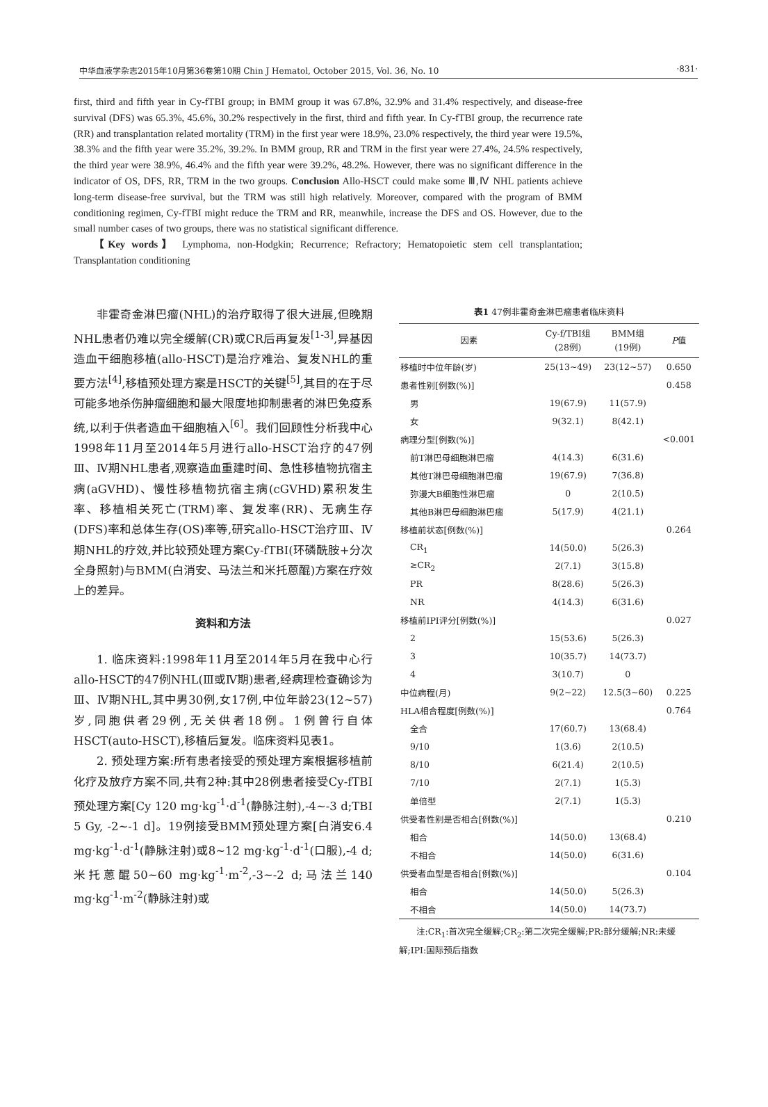中华血液学杂志2015年10月第36卷第10期 Chin J Hematol, October 2015, Vol. 36, No. 10 ·831·
first, third and fifth year in Cy-fTBI group; in BMM group it was 67.8%, 32.9% and 31.4% respectively, and disease-free survival (DFS) was 65.3%, 45.6%, 30.2% respectively in the first, third and fifth year. In Cy-fTBI group, the recurrence rate (RR) and transplantation related mortality (TRM) in the first year were 18.9%, 23.0% respectively, the third year were 19.5%, 38.3% and the fifth year were 35.2%, 39.2%. In BMM group, RR and TRM in the first year were 27.4%, 24.5% respectively, the third year were 38.9%, 46.4% and the fifth year were 39.2%, 48.2%. However, there was no significant difference in the indicator of OS, DFS, RR, TRM in the two groups. Conclusion Allo-HSCT could make some Ⅲ,Ⅳ NHL patients achieve long-term disease-free survival, but the TRM was still high relatively. Moreover, compared with the program of BMM conditioning regimen, Cy-fTBI might reduce the TRM and RR, meanwhile, increase the DFS and OS. However, due to the small number cases of two groups, there was no statistical significant difference.
【Key words】 Lymphoma, non-Hodgkin; Recurrence; Refractory; Hematopoietic stem cell transplantation; Transplantation conditioning
非霍奇金淋巴瘤(NHL)的治疗取得了很大进展,但晚期NHL患者仍难以完全缓解(CR)或CR后再复发<sup>[1-3]</sup>,异基因造血干细胞移植(allo-HSCT)是治疗难治、复发NHL的重要方法<sup>[4]</sup>,移植预处理方案是HSCT的关键<sup>[5]</sup>,其目的在于尽可能多地杀伤肿瘤细胞和最大限度地抑制患者的淋巴免疫系统,以利于供者造血干细胞植入<sup>[6]</sup>。我们回顾性分析我中心1998年11月至2014年5月进行allo-HSCT治疗的47例Ⅲ、Ⅳ期NHL患者,观察造血重建时间、急性移植物抗宿主病(aGVHD)、慢性移植物抗宿主病(cGVHD)累积发生率、移植相关死亡(TRM)率、复发率(RR)、无病生存(DFS)率和总体生存(OS)率等,研究allo-HSCT治疗Ⅲ、Ⅳ期NHL的疗效,并比较预处理方案Cy-fTBI(环磷酰胺+分次全身照射)与BMM(白消安、马法兰和米托蒽醌)方案在疗效上的差异。
资料和方法
1. 临床资料:1998年11月至2014年5月在我中心行allo-HSCT的47例NHL(Ⅲ或Ⅳ期)患者,经病理检查确诊为Ⅲ、Ⅳ期NHL,其中男30例,女17例,中位年龄23(12~57)岁,同胞供者29例,无关供者18例。1例曾行自体HSCT(auto-HSCT),移植后复发。临床资料见表1。
2. 预处理方案:所有患者接受的预处理方案根据移植前化疗及放疗方案不同,共有2种:其中28例患者接受Cy-fTBI预处理方案[Cy 120 mg·kg<sup>-1</sup>·d<sup>-1</sup>(静脉注射),-4~-3 d;TBI 5 Gy, -2~-1 d]。19例接受BMM预处理方案[白消安6.4 mg·kg<sup>-1</sup>·d<sup>-1</sup>(静脉注射)或8~12 mg·kg<sup>-1</sup>·d<sup>-1</sup>(口服),-4 d;米托蒽醌50~60 mg·kg<sup>-1</sup>·m<sup>-2</sup>,-3~-2 d;马法兰140 mg·kg<sup>-1</sup>·m<sup>-2</sup>(静脉注射)或
表1 47例非霍奇金淋巴瘤患者临床资料
| 因素 | Cy-f/TBI组 (28例) | BMM组 (19例) | P 值 |
| --- | --- | --- | --- |
| 移植时中位年龄(岁) | 25(13~49) | 23(12~57) | 0.650 |
| 患者性别[例数(%)] | | | 0.458 |
| 男 | 19(67.9) | 11(57.9) | |
| 女 | 9(32.1) | 8(42.1) | |
| 病理分型[例数(%)] | | | <0.001 |
| 前T淋巴母细胞淋巴瘤 | 4(14.3) | 6(31.6) | |
| 其他T淋巴母细胞淋巴瘤 | 19(67.9) | 7(36.8) | |
| 弥漫大B细胞性淋巴瘤 | 0 | 2(10.5) | |
| 其他B淋巴母细胞淋巴瘤 | 5(17.9) | 4(21.1) | |
| 移植前状态[例数(%)] | | | 0.264 |
| CR<sub>1</sub> | 14(50.0) | 5(26.3) | |
| ≥CR<sub>2</sub> | 2(7.1) | 3(15.8) | |
| PR | 8(28.6) | 5(26.3) | |
| NR | 4(14.3) | 6(31.6) | |
| 移植前IPI评分[例数(%)] | | | 0.027 |
| 2 | 15(53.6) | 5(26.3) | |
| 3 | 10(35.7) | 14(73.7) | |
| 4 | 3(10.7) | 0 | |
| 中位病程(月) | 9(2~22) | 12.5(3~60) | 0.225 |
| HLA相合程度[例数(%)] | | | 0.764 |
| 全合 | 17(60.7) | 13(68.4) | |
| 9/10 | 1(3.6) | 2(10.5) | |
| 8/10 | 6(21.4) | 2(10.5) | |
| 7/10 | 2(7.1) | 1(5.3) | |
| 单倍型 | 2(7.1) | 1(5.3) | |
| 供受者性别是否相合[例数(%)] | | | 0.210 |
| 相合 | 14(50.0) | 13(68.4) | |
| 不相合 | 14(50.0) | 6(31.6) | |
| 供受者血型是否相合[例数(%)] | | | 0.104 |
| 相合 | 14(50.0) | 5(26.3) | |
| 不相合 | 14(50.0) | 14(73.7) | |
注:CR<sub>1</sub>:首次完全缓解;CR<sub>2</sub>:第二次完全缓解;PR:部分缓解;NR:未缓解;IPI:国际预后指数